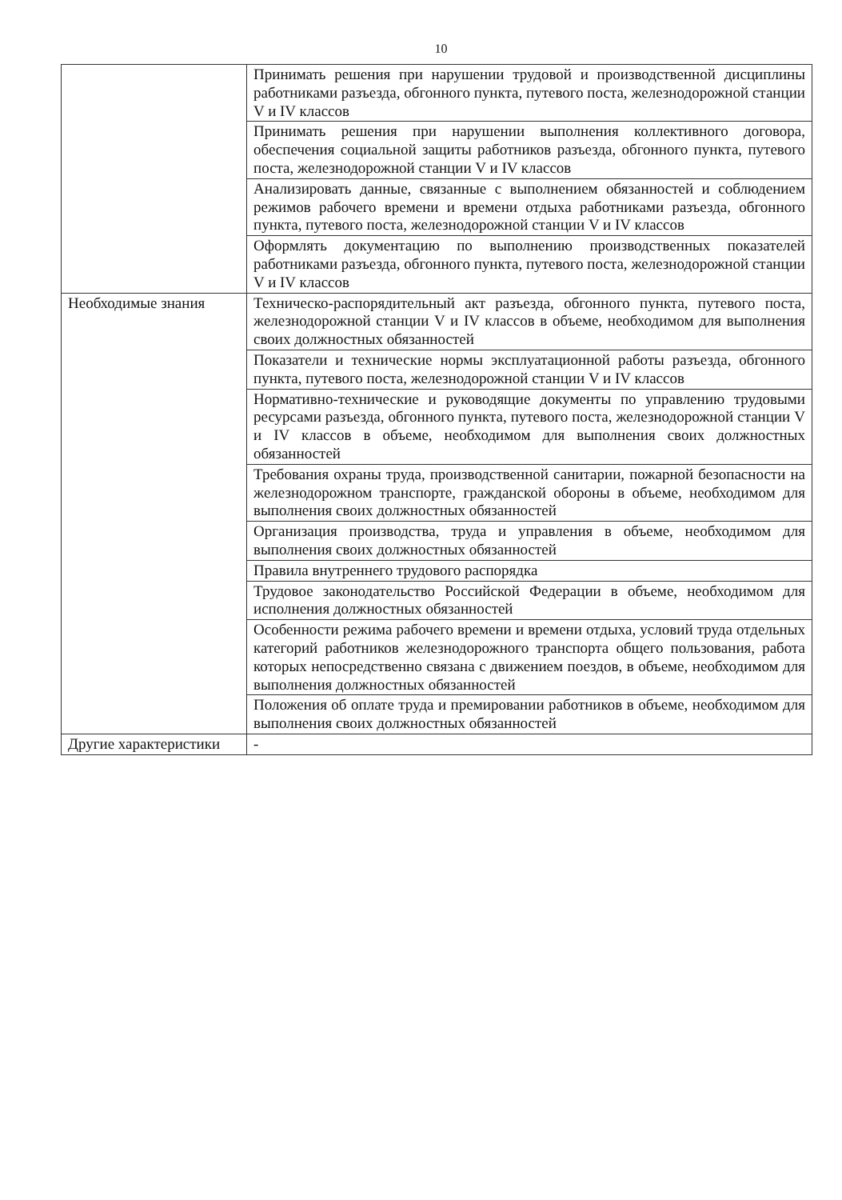10
| | Принимать решения при нарушении трудовой и производственной дисциплины работниками разъезда, обгонного пункта, путевого поста, железнодорожной станции V и IV классов |
| | Принимать решения при нарушении выполнения коллективного договора, обеспечения социальной защиты работников разъезда, обгонного пункта, путевого поста, железнодорожной станции V и IV классов |
| | Анализировать данные, связанные с выполнением обязанностей и соблюдением режимов рабочего времени и времени отдыха работниками разъезда, обгонного пункта, путевого поста, железнодорожной станции V и IV классов |
| | Оформлять документацию по выполнению производственных показателей работниками разъезда, обгонного пункта, путевого поста, железнодорожной станции V и IV классов |
| Необходимые знания | Техническо-распорядительный акт разъезда, обгонного пункта, путевого поста, железнодорожной станции V и IV классов в объеме, необходимом для выполнения своих должностных обязанностей |
| | Показатели и технические нормы эксплуатационной работы разъезда, обгонного пункта, путевого поста, железнодорожной станции V и IV классов |
| | Нормативно-технические и руководящие документы по управлению трудовыми ресурсами разъезда, обгонного пункта, путевого поста, железнодорожной станции V и IV классов в объеме, необходимом для выполнения своих должностных обязанностей |
| | Требования охраны труда, производственной санитарии, пожарной безопасности на железнодорожном транспорте, гражданской обороны в объеме, необходимом для выполнения своих должностных обязанностей |
| | Организация производства, труда и управления в объеме, необходимом для выполнения своих должностных обязанностей |
| | Правила внутреннего трудового распорядка |
| | Трудовое законодательство Российской Федерации в объеме, необходимом для исполнения должностных обязанностей |
| | Особенности режима рабочего времени и времени отдыха, условий труда отдельных категорий работников железнодорожного транспорта общего пользования, работа которых непосредственно связана с движением поездов, в объеме, необходимом для выполнения должностных обязанностей |
| | Положения об оплате труда и премировании работников в объеме, необходимом для выполнения своих должностных обязанностей |
| Другие характеристики | - |